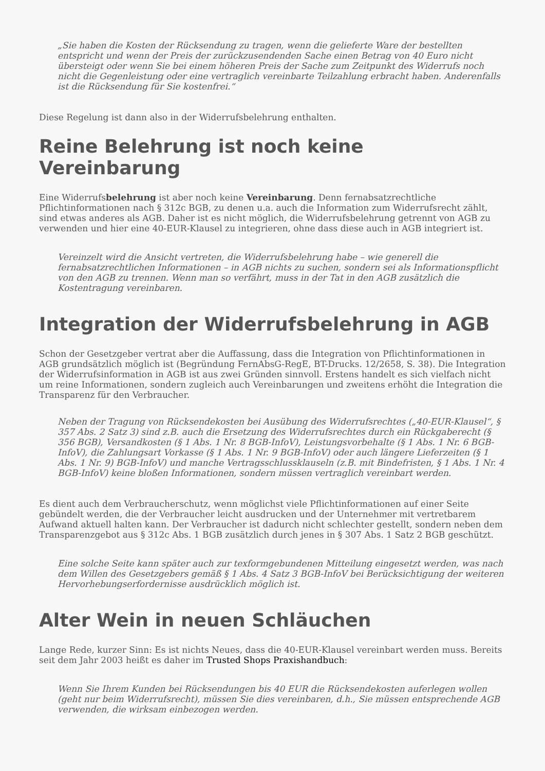„Sie haben die Kosten der Rücksendung zu tragen, wenn die gelieferte Ware der bestellten entspricht und wenn der Preis der zurückzusendenden Sache einen Betrag von 40 Euro nicht übersteigt oder wenn Sie bei einem höheren Preis der Sache zum Zeitpunkt des Widerrufs noch nicht die Gegenleistung oder eine vertraglich vereinbarte Teilzahlung erbracht haben. Anderenfalls ist die Rücksendung für Sie kostenfrei.“
Diese Regelung ist dann also in der Widerrufsbelehrung enthalten.
Reine Belehrung ist noch keine Vereinbarung
Eine Widerrufsbelehrung ist aber noch keine Vereinbarung. Denn fernabsatzrechtliche Pflichtinformationen nach § 312c BGB, zu denen u.a. auch die Information zum Widerrufsrecht zählt, sind etwas anderes als AGB. Daher ist es nicht möglich, die Widerrufsbelehrung getrennt von AGB zu verwenden und hier eine 40-EUR-Klausel zu integrieren, ohne dass diese auch in AGB integriert ist.
Vereinzelt wird die Ansicht vertreten, die Widerrufsbelehrung habe – wie generell die fernabsatzrechtlichen Informationen – in AGB nichts zu suchen, sondern sei als Informationspflicht von den AGB zu trennen. Wenn man so verfährt, muss in der Tat in den AGB zusätzlich die Kostentragung vereinbaren.
Integration der Widerrufsbelehrung in AGB
Schon der Gesetzgeber vertrat aber die Auffassung, dass die Integration von Pflichtinformationen in AGB grundsätzlich möglich ist (Begründung FernAbsG-RegE, BT-Drucks. 12/2658, S. 38). Die Integration der Widerrufsinformation in AGB ist aus zwei Gründen sinnvoll. Erstens handelt es sich vielfach nicht um reine Informationen, sondern zugleich auch Vereinbarungen und zweitens erhöht die Integration die Transparenz für den Verbraucher.
Neben der Tragung von Rücksendekosten bei Ausübung des Widerrufsrechtes („40-EUR-Klausel“, § 357 Abs. 2 Satz 3) sind z.B. auch die Ersetzung des Widerrufsrechtes durch ein Rückgaberecht (§ 356 BGB), Versandkosten (§ 1 Abs. 1 Nr. 8 BGB-InfoV), Leistungsvorbehalte (§ 1 Abs. 1 Nr. 6 BGB-InfoV), die Zahlungsart Vorkasse (§ 1 Abs. 1 Nr. 9 BGB-InfoV) oder auch längere Lieferzeiten (§ 1 Abs. 1 Nr. 9) BGB-InfoV) und manche Vertragsschlussklauseln (z.B. mit Bindefristen, § 1 Abs. 1 Nr. 4 BGB-InfoV) keine bloßen Informationen, sondern müssen vertraglich vereinbart werden.
Es dient auch dem Verbraucherschutz, wenn möglichst viele Pflichtinformationen auf einer Seite gebündelt werden, die der Verbraucher leicht ausdrucken und der Unternehmer mit vertretbarem Aufwand aktuell halten kann. Der Verbraucher ist dadurch nicht schlechter gestellt, sondern neben dem Transparenzgebot aus § 312c Abs. 1 BGB zusätzlich durch jenes in § 307 Abs. 1 Satz 2 BGB geschützt.
Eine solche Seite kann später auch zur texformgebundenen Mitteilung eingesetzt werden, was nach dem Willen des Gesetzgebers gemäß § 1 Abs. 4 Satz 3 BGB-InfoV bei Berücksichtigung der weiteren Hervorhebungserfordernisse ausdrücklich möglich ist.
Alter Wein in neuen Schläuchen
Lange Rede, kurzer Sinn: Es ist nichts Neues, dass die 40-EUR-Klausel vereinbart werden muss. Bereits seit dem Jahr 2003 heißt es daher im Trusted Shops Praxishandbuch:
Wenn Sie Ihrem Kunden bei Rücksendungen bis 40 EUR die Rücksendekosten auferlegen wollen (geht nur beim Widerrufsrecht), müssen Sie dies vereinbaren, d.h., Sie müssen entsprechende AGB verwenden, die wirksam einbezogen werden.